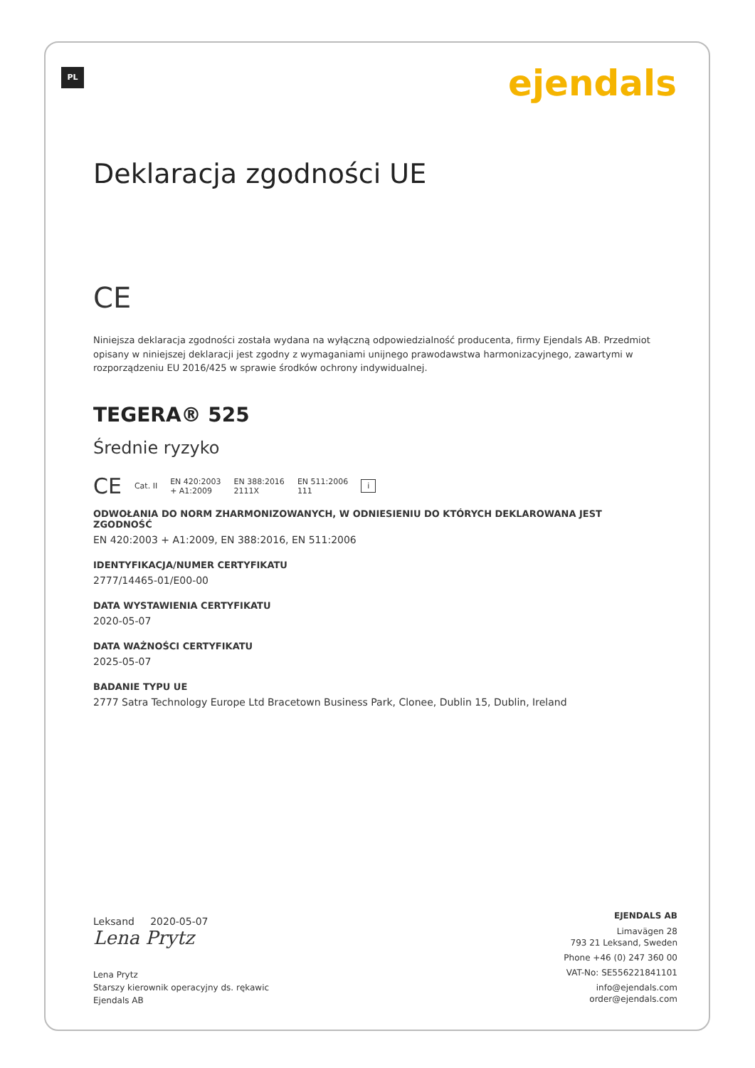PL ejendals
Deklaracja zgodności UE
CE
Niniejsza deklaracja zgodności została wydana na wyłączną odpowiedzialność producenta, firmy Ejendals AB. Przedmiot opisany w niniejszej deklaracji jest zgodny z wymaganiami unijnego prawodawstwa harmonizacyjnego, zawartymi w rozporządzeniu EU 2016/425 w sprawie środków ochrony indywidualnej.
TEGERA® 525
Średnie ryzyko
CE Cat. II EN 420:2003
+ A1:2009 EN 388:2016
2111X EN 511:2006
111 i
ODWOŁANIA DO NORM ZHARMONIZOWANYCH, W ODNIESIENIU DO KTÓRYCH DEKLAROWANA JEST ZGODNOŚĆ
EN 420:2003 + A1:2009, EN 388:2016, EN 511:2006
IDENTYFIKACJA/NUMER CERTYFIKATU
2777/14465-01/E00-00
DATA WYSTAWIENIA CERTYFIKATU
2020-05-07
DATA WAŻNOŚCI CERTYFIKATU
2025-05-07
BADANIE TYPU UE
2777 Satra Technology Europe Ltd Bracetown Business Park, Clonee, Dublin 15, Dublin, Ireland
Leksand 2020-05-07
Lena Prytz
Lena Prytz
Starszy kierownik operacyjny ds. rękawic
Ejendals AB
EJENDALS AB
Limavägen 28
793 21 Leksand, Sweden
Phone +46 (0) 247 360 00
VAT-No: SE556221841101
info@ejendals.com
order@ejendals.com